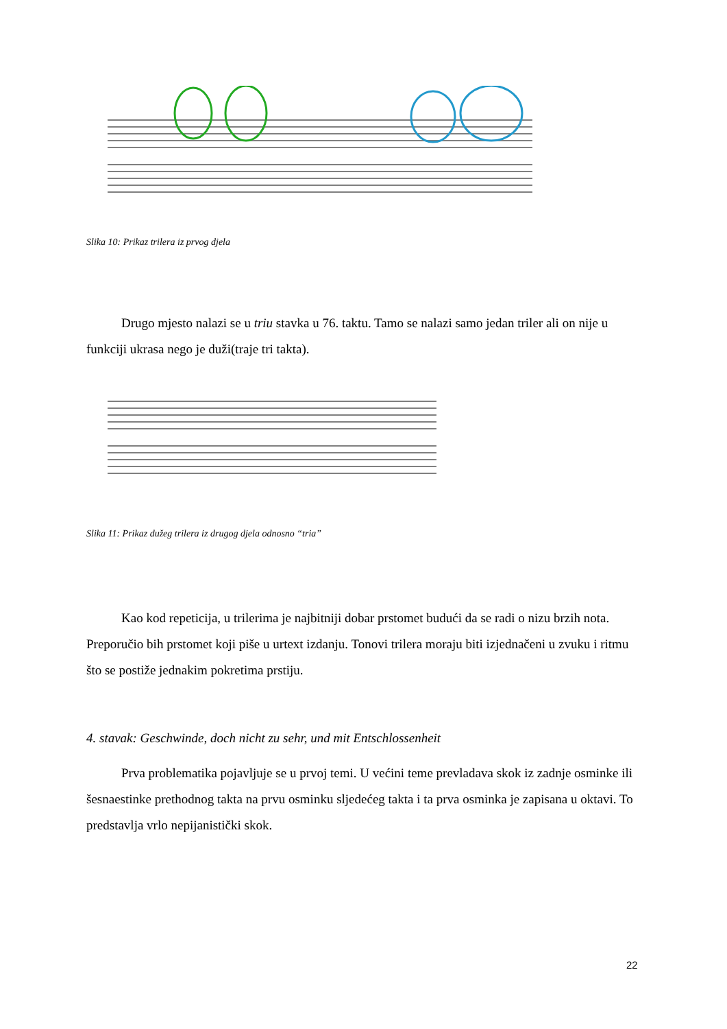Slika 10: Prikaz trilera iz prvog djela
Drugo mjesto nalazi se u triu stavka u 76. taktu. Tamo se nalazi samo jedan triler ali on nije u funkciji ukrasa nego je duži(traje tri takta).
Slika 11: Prikaz dužeg trilera iz drugog djela odnosno “tria”
Kao kod repeticija, u trilerima je najbitniji dobar prstomet budući da se radi o nizu brzih nota. Preporučio bih prstomet koji piše u urtext izdanju. Tonovi trilera moraju biti izjednačeni u zvuku i ritmu što se postiže jednakim pokretima prstiju.
4. stavak: Geschwinde, doch nicht zu sehr, und mit Entschlossenheit
Prva problematika pojavljuje se u prvoj temi. U većini teme prevladava skok iz zadnje osminke ili šesnaestinke prethodnog takta na prvu osminku sljedećeg takta i ta prva osminka je zapisana u oktavi. To predstavlja vrlo nepijanistički skok.
22